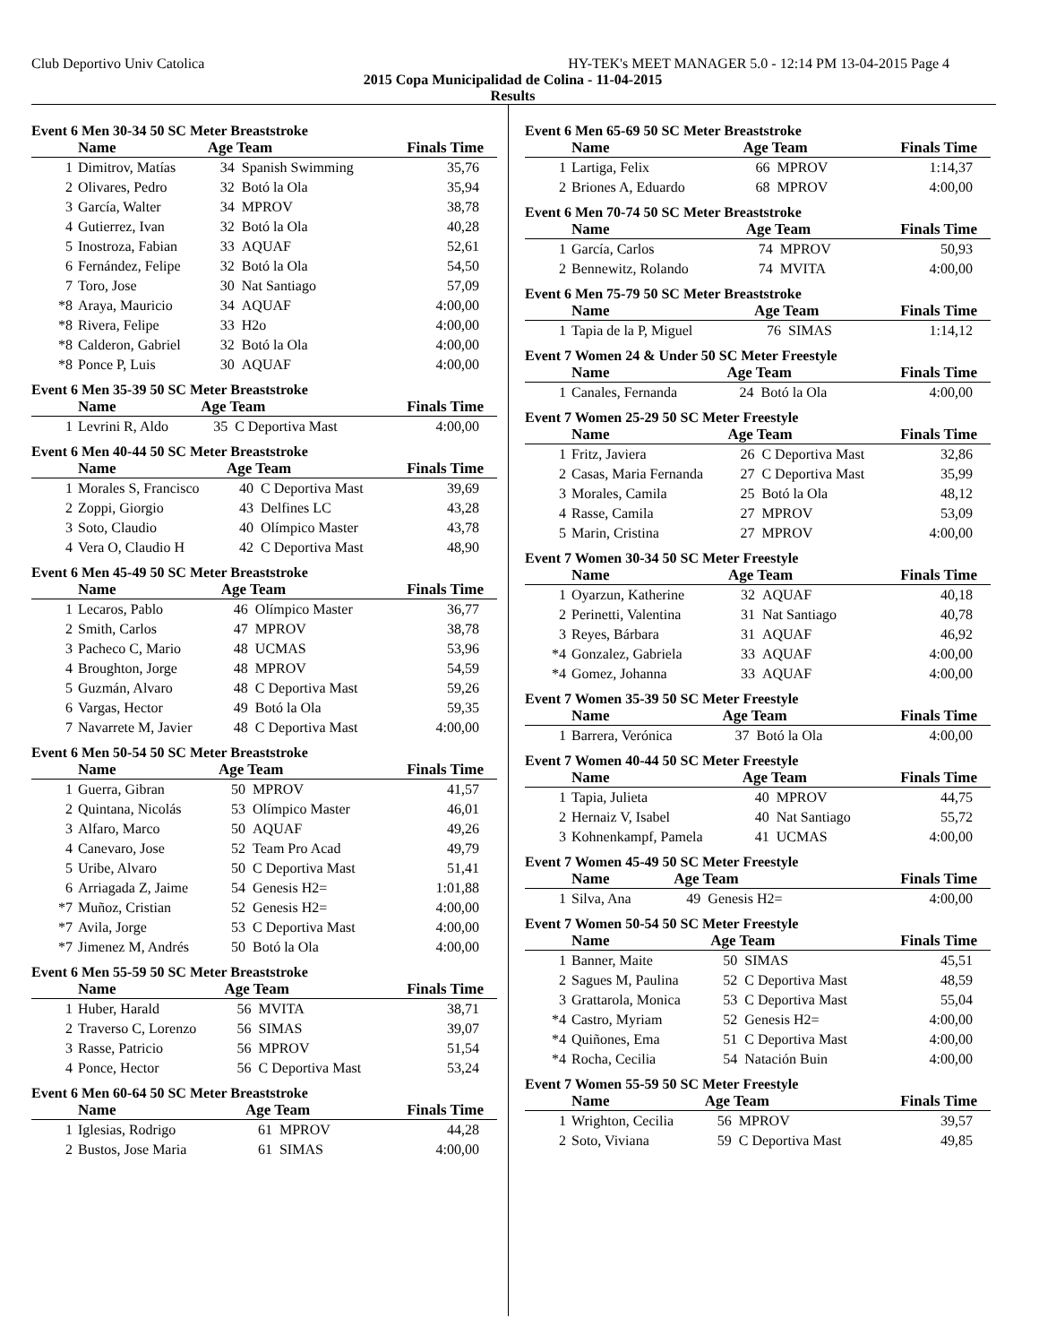Club Deportivo Univ Catolica HY-TEK's MEET MANAGER 5.0 - 12:14 PM 13-04-2015 Page 4
2015 Copa Municipalidad de Colina - 11-04-2015
Results
Event 6 Men 30-34 50 SC Meter Breaststroke
| | Name | Age Team | | Finals Time |
| --- | --- | --- | --- | --- |
| 1 | Dimitrov, Matías | 34 | Spanish Swimming | 35,76 |
| 2 | Olivares, Pedro | 32 | Botó la Ola | 35,94 |
| 3 | García, Walter | 34 | MPROV | 38,78 |
| 4 | Gutierrez, Ivan | 32 | Botó la Ola | 40,28 |
| 5 | Inostroza, Fabian | 33 | AQUAF | 52,61 |
| 6 | Fernández, Felipe | 32 | Botó la Ola | 54,50 |
| 7 | Toro, Jose | 30 | Nat Santiago | 57,09 |
| *8 | Araya, Mauricio | 34 | AQUAF | 4:00,00 |
| *8 | Rivera, Felipe | 33 | H2o | 4:00,00 |
| *8 | Calderon, Gabriel | 32 | Botó la Ola | 4:00,00 |
| *8 | Ponce P, Luis | 30 | AQUAF | 4:00,00 |
Event 6 Men 35-39 50 SC Meter Breaststroke
| | Name | Age Team | | Finals Time |
| --- | --- | --- | --- | --- |
| 1 | Levrini R, Aldo | 35 | C Deportiva Mast | 4:00,00 |
Event 6 Men 40-44 50 SC Meter Breaststroke
| | Name | Age Team | | Finals Time |
| --- | --- | --- | --- | --- |
| 1 | Morales S, Francisco | 40 | C Deportiva Mast | 39,69 |
| 2 | Zoppi, Giorgio | 43 | Delfines LC | 43,28 |
| 3 | Soto, Claudio | 40 | Olímpico Master | 43,78 |
| 4 | Vera O, Claudio H | 42 | C Deportiva Mast | 48,90 |
Event 6 Men 45-49 50 SC Meter Breaststroke
| | Name | Age Team | | Finals Time |
| --- | --- | --- | --- | --- |
| 1 | Lecaros, Pablo | 46 | Olímpico Master | 36,77 |
| 2 | Smith, Carlos | 47 | MPROV | 38,78 |
| 3 | Pacheco C, Mario | 48 | UCMAS | 53,96 |
| 4 | Broughton, Jorge | 48 | MPROV | 54,59 |
| 5 | Guzmán, Alvaro | 48 | C Deportiva Mast | 59,26 |
| 6 | Vargas, Hector | 49 | Botó la Ola | 59,35 |
| 7 | Navarrete M, Javier | 48 | C Deportiva Mast | 4:00,00 |
Event 6 Men 50-54 50 SC Meter Breaststroke
| | Name | Age Team | | Finals Time |
| --- | --- | --- | --- | --- |
| 1 | Guerra, Gibran | 50 | MPROV | 41,57 |
| 2 | Quintana, Nicolás | 53 | Olímpico Master | 46,01 |
| 3 | Alfaro, Marco | 50 | AQUAF | 49,26 |
| 4 | Canevaro, Jose | 52 | Team Pro Acad | 49,79 |
| 5 | Uribe, Alvaro | 50 | C Deportiva Mast | 51,41 |
| 6 | Arriagada Z, Jaime | 54 | Genesis H2= | 1:01,88 |
| *7 | Muñoz, Cristian | 52 | Genesis H2= | 4:00,00 |
| *7 | Avila, Jorge | 53 | C Deportiva Mast | 4:00,00 |
| *7 | Jimenez M, Andrés | 50 | Botó la Ola | 4:00,00 |
Event 6 Men 55-59 50 SC Meter Breaststroke
| | Name | Age Team | | Finals Time |
| --- | --- | --- | --- | --- |
| 1 | Huber, Harald | 56 | MVITA | 38,71 |
| 2 | Traverso C, Lorenzo | 56 | SIMAS | 39,07 |
| 3 | Rasse, Patricio | 56 | MPROV | 51,54 |
| 4 | Ponce, Hector | 56 | C Deportiva Mast | 53,24 |
Event 6 Men 60-64 50 SC Meter Breaststroke
| | Name | Age Team | | Finals Time |
| --- | --- | --- | --- | --- |
| 1 | Iglesias, Rodrigo | 61 | MPROV | 44,28 |
| 2 | Bustos, Jose Maria | 61 | SIMAS | 4:00,00 |
Event 6 Men 65-69 50 SC Meter Breaststroke
| | Name | Age Team | | Finals Time |
| --- | --- | --- | --- | --- |
| 1 | Lartiga, Felix | 66 | MPROV | 1:14,37 |
| 2 | Briones A, Eduardo | 68 | MPROV | 4:00,00 |
Event 6 Men 70-74 50 SC Meter Breaststroke
| | Name | Age Team | | Finals Time |
| --- | --- | --- | --- | --- |
| 1 | García, Carlos | 74 | MPROV | 50,93 |
| 2 | Bennewitz, Rolando | 74 | MVITA | 4:00,00 |
Event 6 Men 75-79 50 SC Meter Breaststroke
| | Name | Age Team | | Finals Time |
| --- | --- | --- | --- | --- |
| 1 | Tapia de la P, Miguel | 76 | SIMAS | 1:14,12 |
Event 7 Women 24 & Under 50 SC Meter Freestyle
| | Name | Age Team | | Finals Time |
| --- | --- | --- | --- | --- |
| 1 | Canales, Fernanda | 24 | Botó la Ola | 4:00,00 |
Event 7 Women 25-29 50 SC Meter Freestyle
| | Name | Age Team | | Finals Time |
| --- | --- | --- | --- | --- |
| 1 | Fritz, Javiera | 26 | C Deportiva Mast | 32,86 |
| 2 | Casas, Maria Fernanda | 27 | C Deportiva Mast | 35,99 |
| 3 | Morales, Camila | 25 | Botó la Ola | 48,12 |
| 4 | Rasse, Camila | 27 | MPROV | 53,09 |
| 5 | Marin, Cristina | 27 | MPROV | 4:00,00 |
Event 7 Women 30-34 50 SC Meter Freestyle
| | Name | Age Team | | Finals Time |
| --- | --- | --- | --- | --- |
| 1 | Oyarzun, Katherine | 32 | AQUAF | 40,18 |
| 2 | Perinetti, Valentina | 31 | Nat Santiago | 40,78 |
| 3 | Reyes, Bárbara | 31 | AQUAF | 46,92 |
| *4 | Gonzalez, Gabriela | 33 | AQUAF | 4:00,00 |
| *4 | Gomez, Johanna | 33 | AQUAF | 4:00,00 |
Event 7 Women 35-39 50 SC Meter Freestyle
| | Name | Age Team | | Finals Time |
| --- | --- | --- | --- | --- |
| 1 | Barrera, Verónica | 37 | Botó la Ola | 4:00,00 |
Event 7 Women 40-44 50 SC Meter Freestyle
| | Name | Age Team | | Finals Time |
| --- | --- | --- | --- | --- |
| 1 | Tapia, Julieta | 40 | MPROV | 44,75 |
| 2 | Hernaiz V, Isabel | 40 | Nat Santiago | 55,72 |
| 3 | Kohnenkampf, Pamela | 41 | UCMAS | 4:00,00 |
Event 7 Women 45-49 50 SC Meter Freestyle
| | Name | Age Team | | Finals Time |
| --- | --- | --- | --- | --- |
| 1 | Silva, Ana | 49 | Genesis H2= | 4:00,00 |
Event 7 Women 50-54 50 SC Meter Freestyle
| | Name | Age Team | | Finals Time |
| --- | --- | --- | --- | --- |
| 1 | Banner, Maite | 50 | SIMAS | 45,51 |
| 2 | Sagues M, Paulina | 52 | C Deportiva Mast | 48,59 |
| 3 | Grattarola, Monica | 53 | C Deportiva Mast | 55,04 |
| *4 | Castro, Myriam | 52 | Genesis H2= | 4:00,00 |
| *4 | Quiñones, Ema | 51 | C Deportiva Mast | 4:00,00 |
| *4 | Rocha, Cecilia | 54 | Natación Buin | 4:00,00 |
Event 7 Women 55-59 50 SC Meter Freestyle
| | Name | Age Team | | Finals Time |
| --- | --- | --- | --- | --- |
| 1 | Wrighton, Cecilia | 56 | MPROV | 39,57 |
| 2 | Soto, Viviana | 59 | C Deportiva Mast | 49,85 |